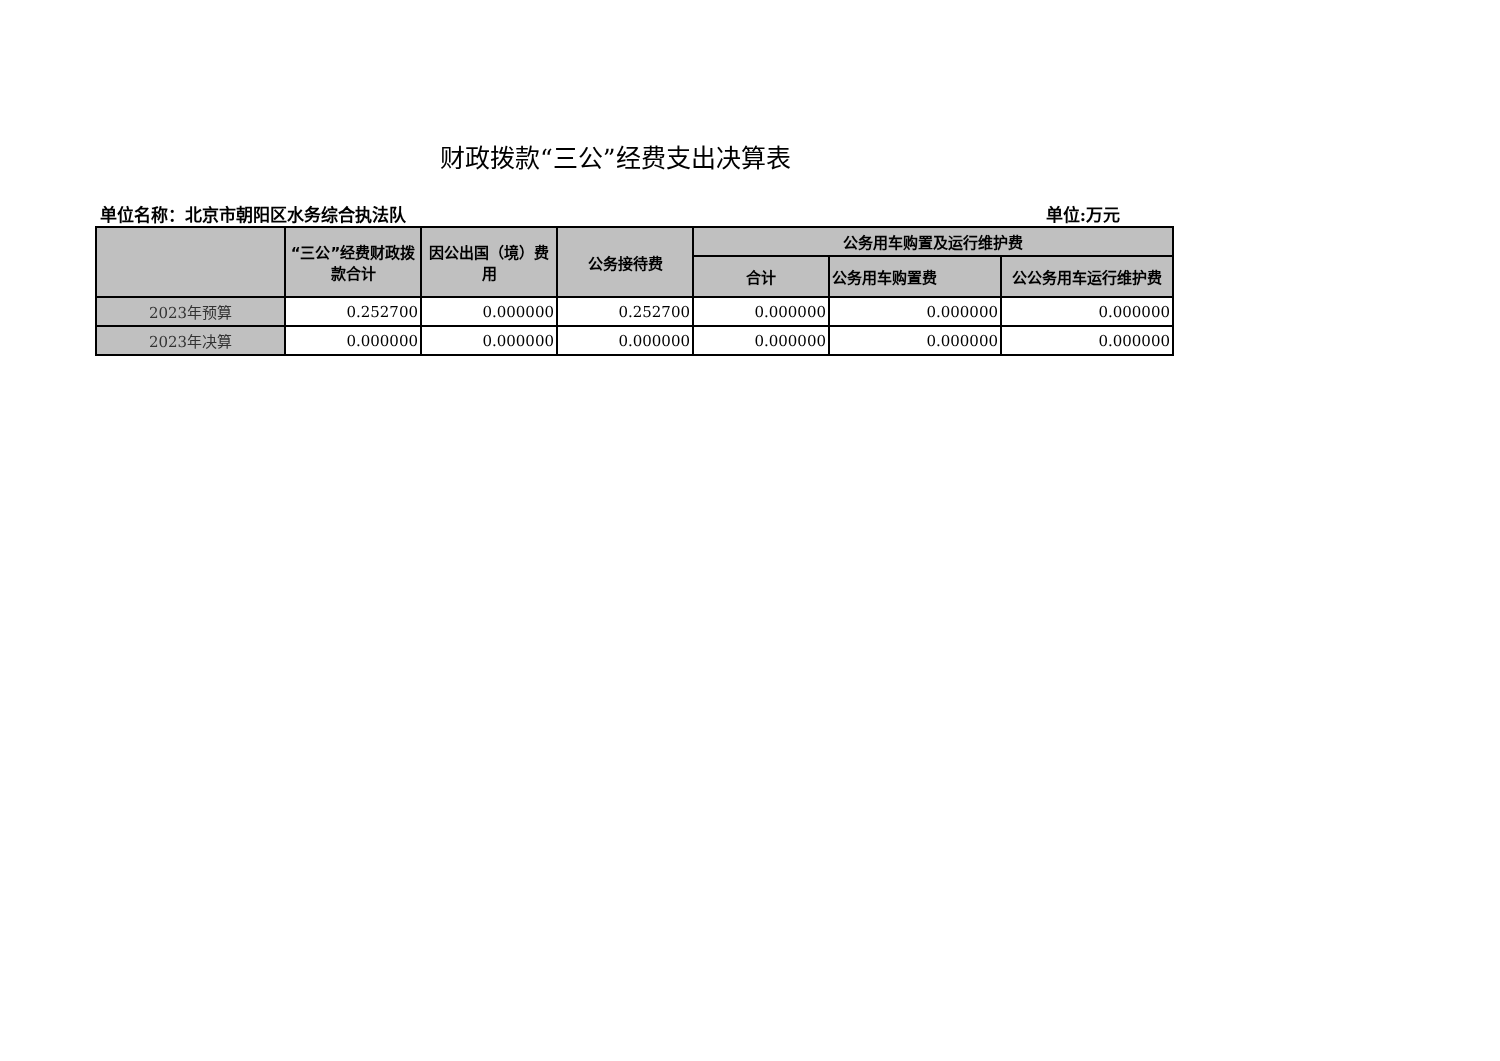财政拨款“三公”经费支出决算表
单位名称：北京市朝阳区水务综合执法队 单位:万元
| | “三公”经费财政拨款合计 | 因公出国（境）费用 | 公务接待费 | 公务用车购置及运行维护费 | | |
| --- | --- | --- | --- | --- | --- | --- |
| | | | | 合计 | 公务用车购置费 | 公公务用车运行维护费 |
| 2023年预算 | 0.252700 | 0.000000 | 0.252700 | 0.000000 | 0.000000 | 0.000000 |
| 2023年决算 | 0.000000 | 0.000000 | 0.000000 | 0.000000 | 0.000000 | 0.000000 |